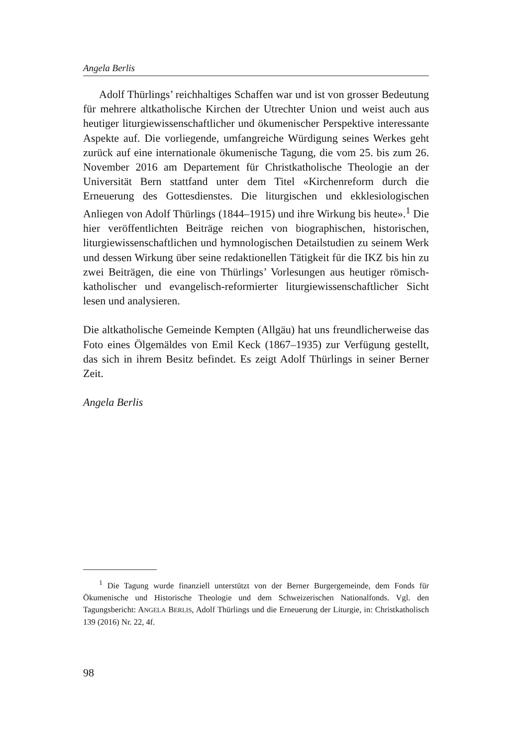Angela Berlis
Adolf Thürlings’ reichhaltiges Schaffen war und ist von grosser Bedeutung für mehrere altkatholische Kirchen der Utrechter Union und weist auch aus heutiger liturgiewissenschaftlicher und ökumenischer Perspektive interessante Aspekte auf. Die vorliegende, umfangreiche Würdigung seines Werkes geht zurück auf eine internationale ökumenische Tagung, die vom 25. bis zum 26. November 2016 am Departement für Christkatholische Theologie an der Universität Bern stattfand unter dem Titel «Kirchenreform durch die Erneuerung des Gottesdienstes. Die liturgischen und ekklesiologischen Anliegen von Adolf Thürlings (1844–1915) und ihre Wirkung bis heute».<sup>1</sup> Die hier veröffentlichten Beiträge reichen von biographischen, historischen, liturgiewissenschaftlichen und hymnologischen Detailstudien zu seinem Werk und dessen Wirkung über seine redaktionellen Tätigkeit für die IKZ bis hin zu zwei Beiträgen, die eine von Thürlings’ Vorlesungen aus heutiger römisch-katholischer und evangelisch-reformierter liturgiewissenschaftlicher Sicht lesen und analysieren.
Die altkatholische Gemeinde Kempten (Allgäu) hat uns freundlicherweise das Foto eines Ölgemäldes von Emil Keck (1867–1935) zur Verfügung gestellt, das sich in ihrem Besitz befindet. Es zeigt Adolf Thürlings in seiner Berner Zeit.
Angela Berlis
<sup>1</sup> Die Tagung wurde finanziell unterstützt von der Berner Burgergemeinde, dem Fonds für Ökumenische und Historische Theologie und dem Schweizerischen Nationalfonds. Vgl. den Tagungsbericht: ANGELA BERLIS, Adolf Thürlings und die Erneuerung der Liturgie, in: Christkatholisch 139 (2016) Nr. 22, 4f.
98